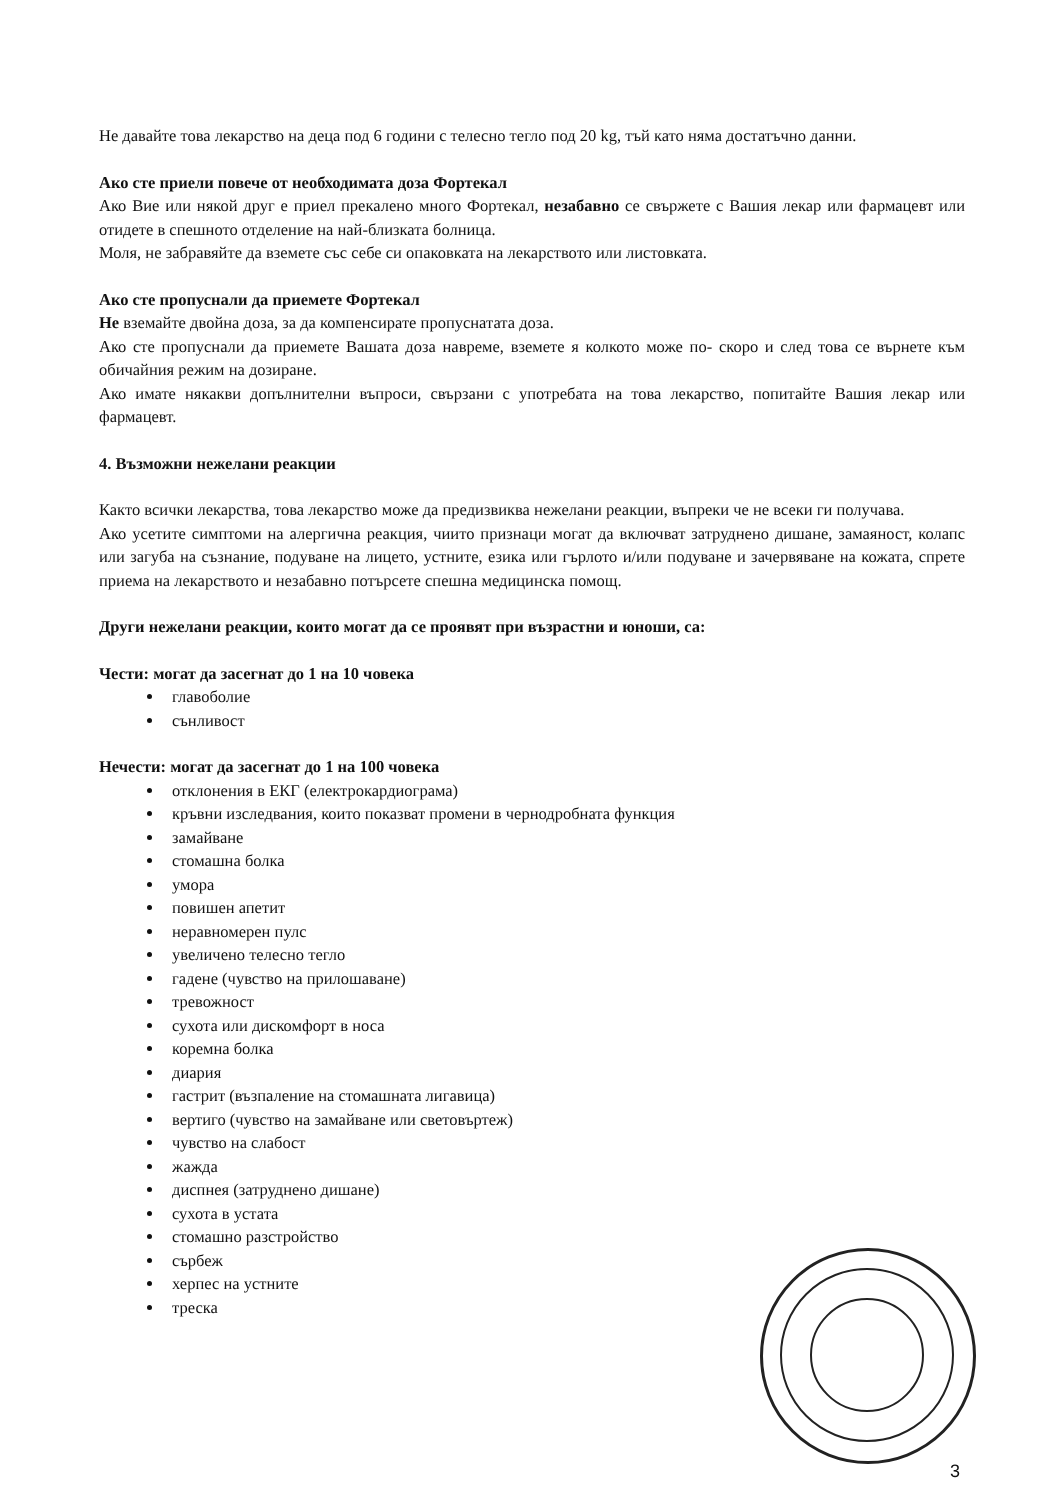Не давайте това лекарство на деца под 6 години с телесно тегло под 20 kg, тъй като няма достатъчно данни.
Ако сте приели повече от необходимата доза Фортекал
Ако Вие или някой друг е приел прекалено много Фортекал, незабавно се свържете с Вашия лекар или фармацевт или отидете в спешното отделение на най-близката болница.
Моля, не забравяйте да вземете със себе си опаковката на лекарството или листовката.
Ако сте пропуснали да приемете Фортекал
Не вземайте двойна доза, за да компенсирате пропуснатата доза.
Ако сте пропуснали да приемете Вашата доза навреме, вземете я колкото може по- скоро и след това се върнете към обичайния режим на дозиране.
Ако имате някакви допълнителни въпроси, свързани с употребата на това лекарство, попитайте Вашия лекар или фармацевт.
4. Възможни нежелани реакции
Както всички лекарства, това лекарство може да предизвиква нежелани реакции, въпреки че не всеки ги получава.
Ако усетите симптоми на алергична реакция, чиито признаци могат да включват затруднено дишане, замаяност, колапс или загуба на съзнание, подуване на лицето, устните, езика или гърлото и/или подуване и зачервяване на кожата, спрете приема на лекарството и незабавно потърсете спешна медицинска помощ.
Други нежелани реакции, които могат да се проявят при възрастни и юноши, са:
Чести: могат да засегнат до 1 на 10 човека
главоболие
сънливост
Нечести: могат да засегнат до 1 на 100 човека
отклонения в ЕКГ (електрокардиограма)
кръвни изследвания, които показват промени в чернодробната функция
замайване
стомашна болка
умора
повишен апетит
неравномерен пулс
увеличено телесно тегло
гадене (чувство на прилошаване)
тревожност
сухота или дискомфорт в носа
коремна болка
диария
гастрит (възпаление на стомашната лигавица)
вертиго (чувство на замайване или световъртеж)
чувство на слабост
жажда
диспнея (затруднено дишане)
сухота в устата
стомашно разстройство
сърбеж
херпес на устните
треска
3